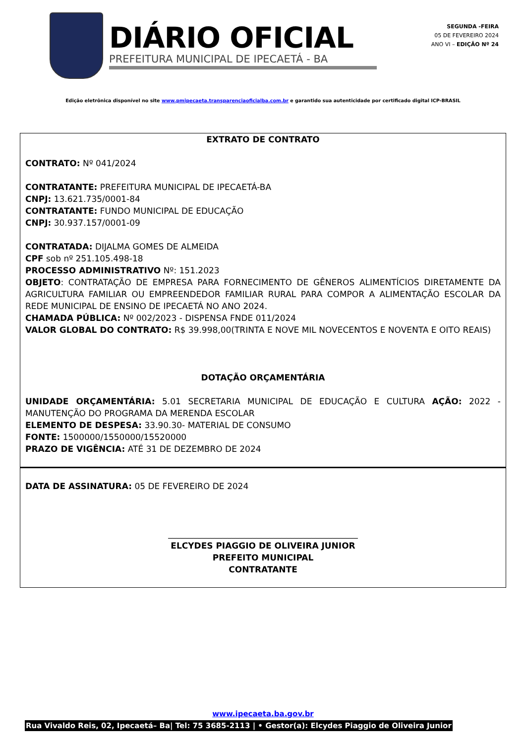DIÁRIO OFICIAL
PREFEITURA MUNICIPAL DE IPECAETÁ - BA
SEGUNDA -FEIRA
05 DE FEVEREIRO 2024
ANO VI – EDIÇÃO Nº 24
Edição eletrônica disponível no site www.pmipecaeta.transparenciaoficialba.com.br e garantido sua autenticidade por certificado digital ICP-BRASIL
EXTRATO DE CONTRATO
CONTRATO: Nº 041/2024
CONTRATANTE: PREFEITURA MUNICIPAL DE IPECAETÁ-BA
CNPJ: 13.621.735/0001-84
CONTRATANTE: FUNDO MUNICIPAL DE EDUCAÇÃO
CNPJ: 30.937.157/0001-09
CONTRATADA: DIJALMA GOMES DE ALMEIDA
CPF sob nº 251.105.498-18
PROCESSO ADMINISTRATIVO Nº: 151.2023
OBJETO: CONTRATAÇÃO DE EMPRESA PARA FORNECIMENTO DE GÊNEROS ALIMENTÍCIOS DIRETAMENTE DA AGRICULTURA FAMILIAR OU EMPREENDEDOR FAMILIAR RURAL PARA COMPOR A ALIMENTAÇÃO ESCOLAR DA REDE MUNICIPAL DE ENSINO DE IPECAETÁ NO ANO 2024.
CHAMADA PÚBLICA: Nº 002/2023 - DISPENSA FNDE 011/2024
VALOR GLOBAL DO CONTRATO: R$ 39.998,00(TRINTA E NOVE MIL NOVECENTOS E NOVENTA E OITO REAIS)
DOTAÇÃO ORÇAMENTÁRIA
UNIDADE ORÇAMENTÁRIA: 5.01 SECRETARIA MUNICIPAL DE EDUCAÇÃO E CULTURA AÇÃO: 2022 - MANUTENÇÃO DO PROGRAMA DA MERENDA ESCOLAR
ELEMENTO DE DESPESA: 33.90.30- MATERIAL DE CONSUMO
FONTE: 1500000/1550000/15520000
PRAZO DE VIGÊNCIA: ATÉ 31 DE DEZEMBRO DE 2024
DATA DE ASSINATURA: 05 DE FEVEREIRO DE 2024
_____________________________________________
ELCYDES PIAGGIO DE OLIVEIRA JUNIOR
PREFEITO MUNICIPAL
CONTRATANTE
www.ipecaeta.ba.gov.br
Rua Vivaldo Reis, 02, Ipecaetá– Ba| Tel: 75 3685-2113 | • Gestor(a): Elcydes Piaggio de Oliveira Junior